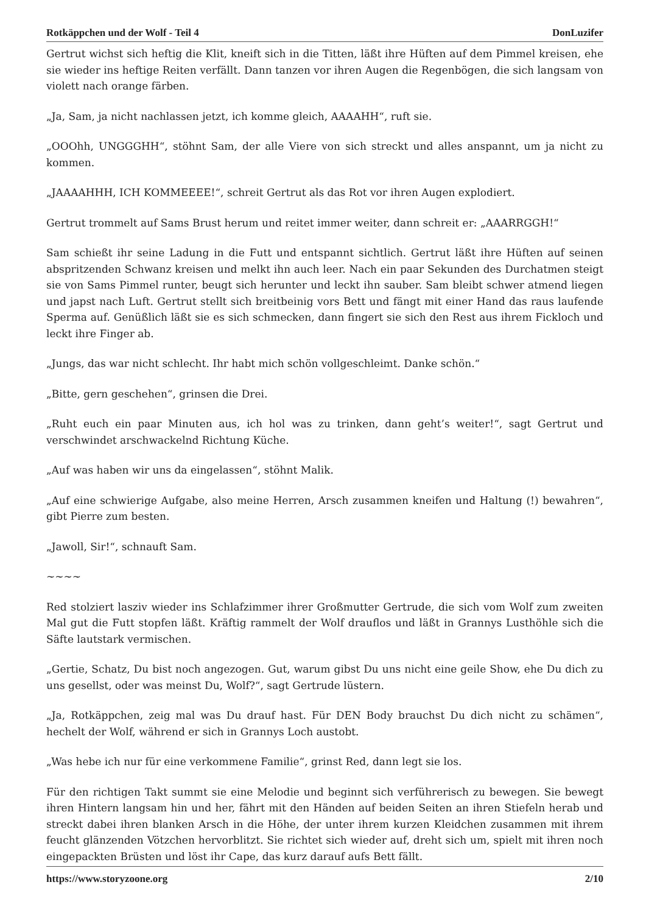Rotkäppchen und der Wolf - Teil 4 DonLuzifer
Gertrut wichst sich heftig die Klit, kneift sich in die Titten, läßt ihre Hüften auf dem Pimmel kreisen, ehe sie wieder ins heftige Reiten verfällt. Dann tanzen vor ihren Augen die Regenbögen, die sich langsam von violett nach orange färben.
„Ja, Sam, ja nicht nachlassen jetzt, ich komme gleich, AAAAHH“, ruft sie.
„OOOhh, UNGGGHH“, stöhnt Sam, der alle Viere von sich streckt und alles anspannt, um ja nicht zu kommen.
„JAAAAHHH, ICH KOMMEEEE!“, schreit Gertrut als das Rot vor ihren Augen explodiert.
Gertrut trommelt auf Sams Brust herum und reitet immer weiter, dann schreit er: „AAARRGGH!“
Sam schießt ihr seine Ladung in die Futt und entspannt sichtlich. Gertrut läßt ihre Hüften auf seinen abspritzenden Schwanz kreisen und melkt ihn auch leer. Nach ein paar Sekunden des Durchatmen steigt sie von Sams Pimmel runter, beugt sich herunter und leckt ihn sauber. Sam bleibt schwer atmend liegen und japst nach Luft. Gertrut stellt sich breitbeinig vors Bett und fängt mit einer Hand das raus laufende Sperma auf. Genüßlich läßt sie es sich schmecken, dann fingert sie sich den Rest aus ihrem Fickloch und leckt ihre Finger ab.
„Jungs, das war nicht schlecht. Ihr habt mich schön vollgeschleimt. Danke schön.“
„Bitte, gern geschehen“, grinsen die Drei.
„Ruht euch ein paar Minuten aus, ich hol was zu trinken, dann geht’s weiter!“, sagt Gertrut und verschwindet arschwackelnd Richtung Küche.
„Auf was haben wir uns da eingelassen“, stöhnt Malik.
„Auf eine schwierige Aufgabe, also meine Herren, Arsch zusammen kneifen und Haltung (!) bewahren“, gibt Pierre zum besten.
„Jawoll, Sir!“, schnauft Sam.
~~~~
Red stolziert lasziv wieder ins Schlafzimmer ihrer Großmutter Gertrude, die sich vom Wolf zum zweiten Mal gut die Futt stopfen läßt. Kräftig rammelt der Wolf drauflos und läßt in Grannys Lusthöhle sich die Säfte lautstark vermischen.
„Gertie, Schatz, Du bist noch angezogen. Gut, warum gibst Du uns nicht eine geile Show, ehe Du dich zu uns gesellst, oder was meinst Du, Wolf?“, sagt Gertrude lüstern.
„Ja, Rotkäppchen, zeig mal was Du drauf hast. Für DEN Body brauchst Du dich nicht zu schämen“, hechelt der Wolf, während er sich in Grannys Loch austobt.
„Was hebe ich nur für eine verkommene Familie“, grinst Red, dann legt sie los.
Für den richtigen Takt summt sie eine Melodie und beginnt sich verführerisch zu bewegen. Sie bewegt ihren Hintern langsam hin und her, fährt mit den Händen auf beiden Seiten an ihren Stiefeln herab und streckt dabei ihren blanken Arsch in die Höhe, der unter ihrem kurzen Kleidchen zusammen mit ihrem feucht glänzenden Vötzchen hervorblitzt. Sie richtet sich wieder auf, dreht sich um, spielt mit ihren noch eingepackten Brüsten und löst ihr Cape, das kurz darauf aufs Bett fällt.
https://www.storyzoone.org 2/10